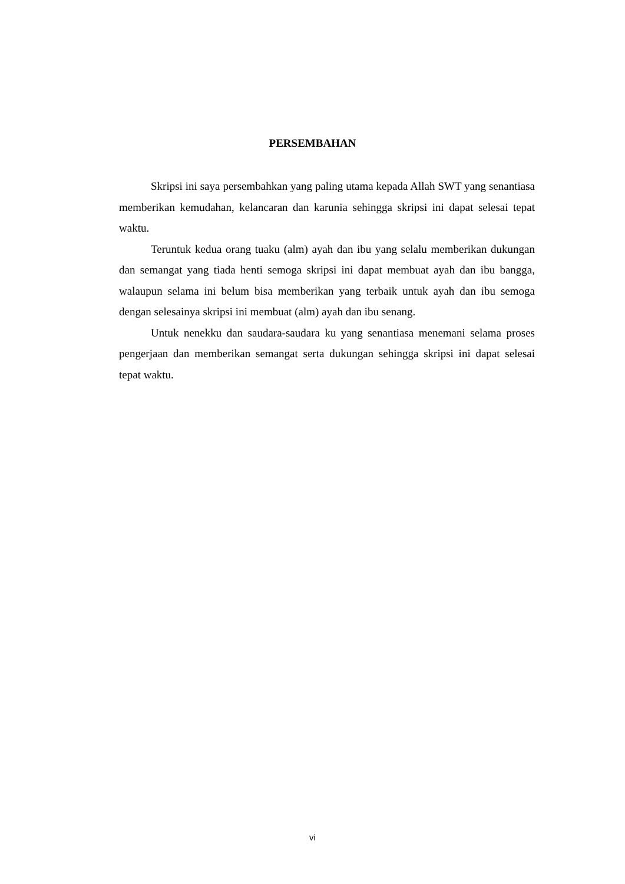PERSEMBAHAN
Skripsi ini saya persembahkan yang paling utama kepada Allah SWT yang senantiasa memberikan kemudahan, kelancaran dan karunia sehingga skripsi ini dapat selesai tepat waktu.
Teruntuk kedua orang tuaku (alm) ayah dan ibu yang selalu memberikan dukungan dan semangat yang tiada henti semoga skripsi ini dapat membuat ayah dan ibu bangga, walaupun selama ini belum bisa memberikan yang terbaik untuk ayah dan ibu semoga dengan selesainya skripsi ini membuat (alm) ayah dan ibu senang.
Untuk nenekku dan saudara-saudara ku yang senantiasa menemani selama proses pengerjaan dan memberikan semangat serta dukungan sehingga skripsi ini dapat selesai tepat waktu.
vi